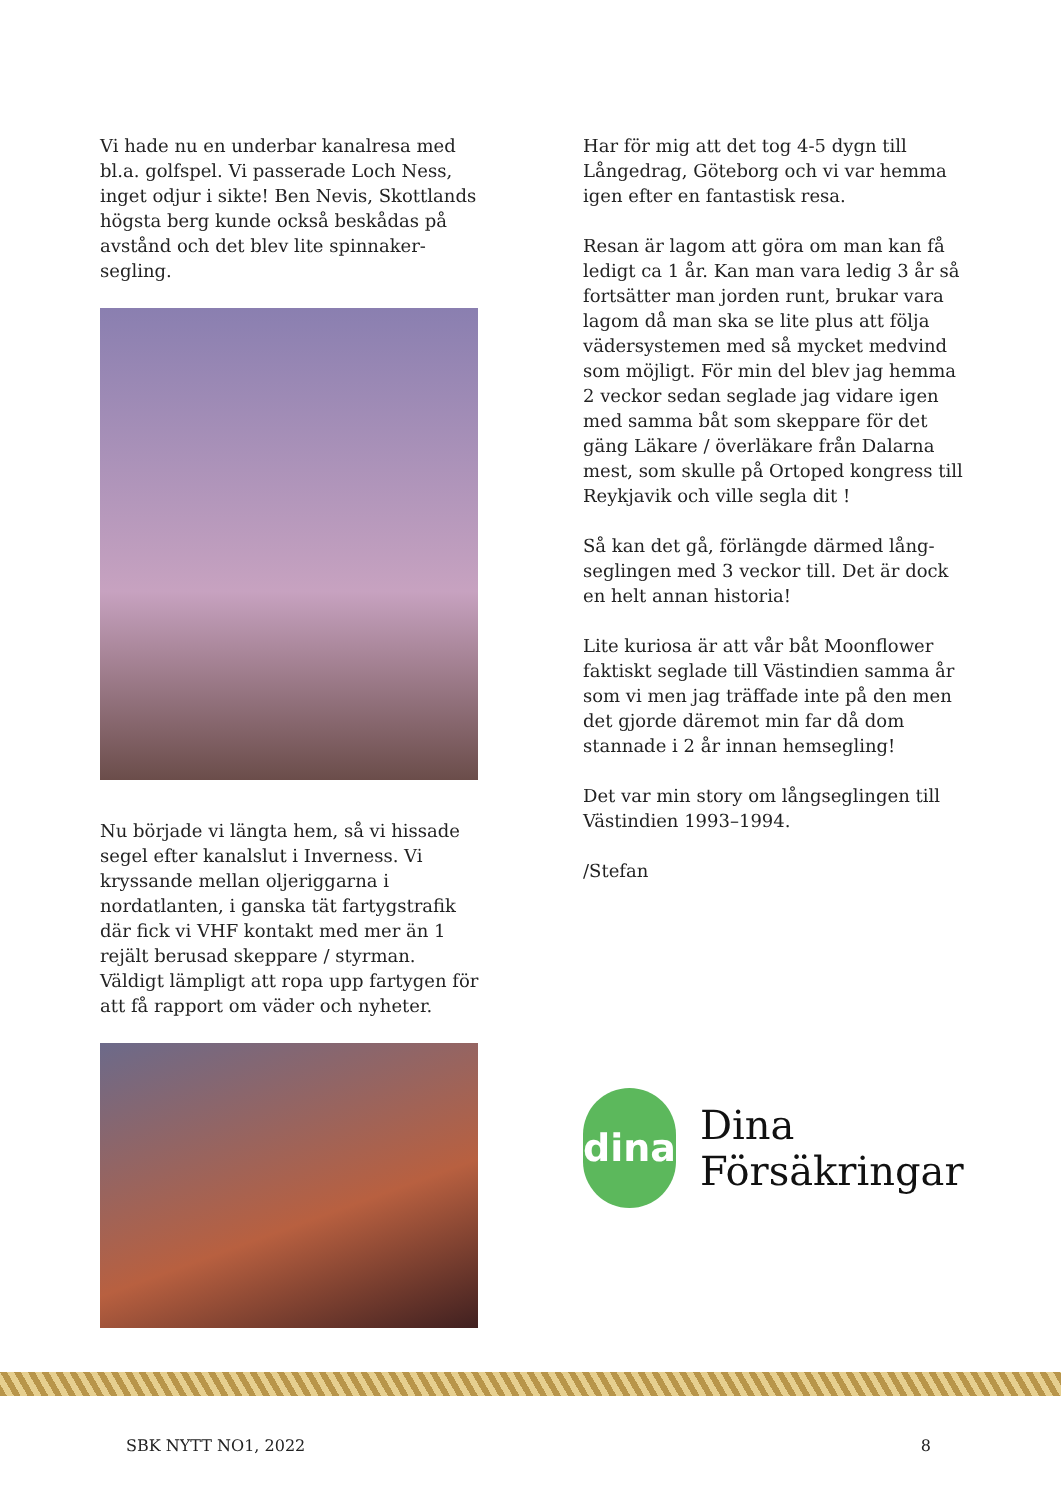Vi hade nu en underbar kanalresa med bl.a. golfspel. Vi passerade Loch Ness, inget odjur i sikte! Ben Nevis, Skottlands högsta berg kunde också beskådas på avstånd och det blev lite spinnaker-segling.
Nu började vi längta hem, så vi hissade segel efter kanalslut i Inverness. Vi kryssande mellan oljeriggarna i nordatlanten, i ganska tät fartygstrafik där fick vi VHF kontakt med mer än 1 rejält berusad skeppare / styrman. Väldigt lämpligt att ropa upp fartygen för att få rapport om väder och nyheter.
Har för mig att det tog 4-5 dygn till Långedrag, Göteborg och vi var hemma igen efter en fantastisk resa.
Resan är lagom att göra om man kan få ledigt ca 1 år. Kan man vara ledig 3 år så fortsätter man jorden runt, brukar vara lagom då man ska se lite plus att följa vädersystemen med så mycket medvind som möjligt. För min del blev jag hemma 2 veckor sedan seglade jag vidare igen med samma båt som skeppare för det gäng Läkare / överläkare från Dalarna mest, som skulle på Ortoped kongress till Reykjavik och ville segla dit !
Så kan det gå, förlängde därmed lång-seglingen med 3 veckor till. Det är dock en helt annan historia!
Lite kuriosa är att vår båt Moonflower faktiskt seglade till Västindien samma år som vi men jag träffade inte på den men det gjorde däremot min far då dom stannade i 2 år innan hemsegling!
Det var min story om långseglingen till Västindien 1993–1994.
/Stefan
dina
Dina
Försäkringar
SBK NYTT NO1, 2022 8